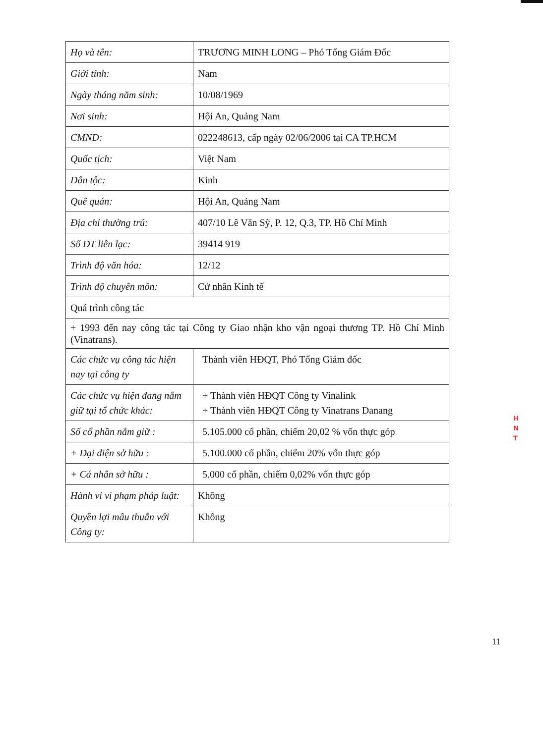| Họ và tên: | TRƯƠNG MINH LONG – Phó Tổng Giám Đốc |
| Giới tính: | Nam |
| Ngày tháng năm sinh: | 10/08/1969 |
| Nơi sinh: | Hội An, Quảng Nam |
| CMND: | 022248613, cấp ngày 02/06/2006 tại CA TP.HCM |
| Quốc tịch: | Việt Nam |
| Dân tộc: | Kinh |
| Quê quán: | Hội An, Quảng Nam |
| Địa chỉ thường trú: | 407/10 Lê Văn Sỹ, P. 12, Q.3, TP. Hồ Chí Minh |
| Số ĐT liên lạc: | 39414 919 |
| Trình độ văn hóa: | 12/12 |
| Trình độ chuyên môn: | Cử nhân Kinh tế |
| Quá trình công tác | |
| + 1993 đến nay công tác tại Công ty Giao nhận kho vận ngoại thương TP. Hồ Chí Minh (Vinatrans). | |
| Các chức vụ công tác hiện nay tại công ty | Thành viên HĐQT, Phó Tổng Giám đốc |
| Các chức vụ hiện đang nắm giữ tại tổ chức khác: | + Thành viên HĐQT Công ty Vinalink + Thành viên HĐQT Công ty Vinatrans Danang |
| Số cổ phần nắm giữ : | 5.105.000 cổ phần, chiếm 20,02 % vốn thực góp |
| + Đại diện sở hữu : | 5.100.000 cổ phần, chiếm 20% vốn thực góp |
| + Cá nhân sở hữu : | 5.000 cổ phần, chiếm 0,02% vốn thực góp |
| Hành vi vi phạm pháp luật: | Không |
| Quyền lợi mâu thuẫn với Công ty: | Không |
H
N
T
11